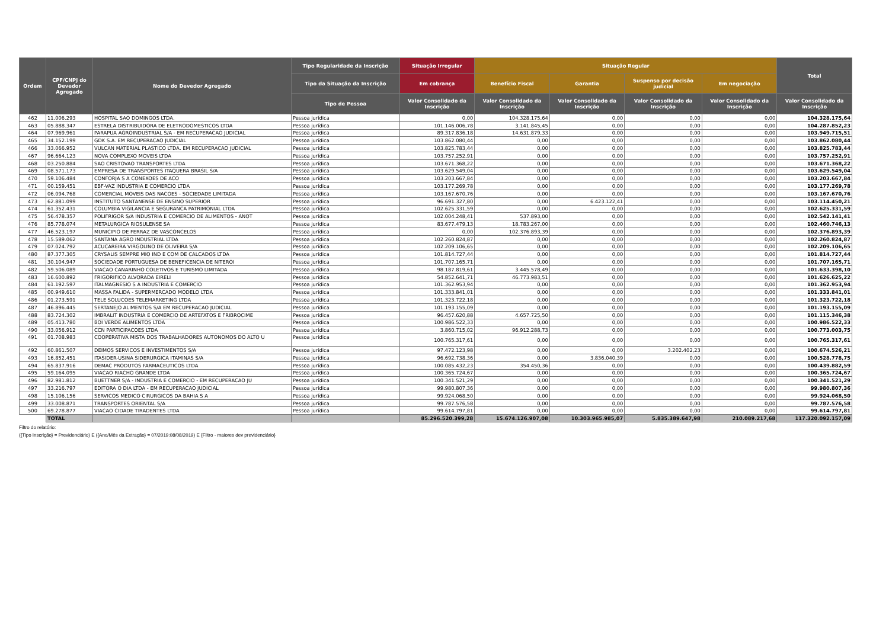| Ordem | CPF/CNPJ do Devedor Agregado | Nome do Devedor Agregado | Tipo Regularidade da Inscrição | Situação Irregular | Situação Regular | | | | Total |
| --- | --- | --- | --- | --- | --- | --- | --- | --- | --- |
| | | | Tipo da Situação da Inscrição | Em cobrança | Benefício Fiscal | Garantia | Suspenso por decisão judicial | Em negociação | |
| | | | Tipo de Pessoa | Valor Consolidado da Inscrição | Valor Consolidado da Inscrição | Valor Consolidado da Inscrição | Valor Consolidado da Inscrição | Valor Consolidado da Inscrição | Valor Consolidado da Inscrição |
| 462 | 11.006.293 | HOSPITAL SAO DOMINGOS LTDA. | Pessoa jurídica | 0,00 | 104.328.175,64 | 0,00 | 0,00 | 0,00 | 104.328.175,64 |
| 463 | 05.888.347 | ESTRELA DISTRIBUIDORA DE ELETRODOMESTICOS LTDA | Pessoa jurídica | 101.146.006,78 | 3.141.845,45 | 0,00 | 0,00 | 0,00 | 104.287.852,23 |
| 464 | 07.969.961 | PARAPUA AGROINDUSTRIAL S/A - EM RECUPERACAO JUDICIAL | Pessoa jurídica | 89.317.836,18 | 14.631.879,33 | 0,00 | 0,00 | 0,00 | 103.949.715,51 |
| 465 | 34.152.199 | GDK S.A. EM RECUPERACAO JUDICIAL | Pessoa jurídica | 103.862.080,44 | 0,00 | 0,00 | 0,00 | 0,00 | 103.862.080,44 |
| 466 | 33.066.952 | VULCAN MATERIAL PLASTICO LTDA. EM RECUPERACAO JUDICIAL | Pessoa jurídica | 103.825.783,44 | 0,00 | 0,00 | 0,00 | 0,00 | 103.825.783,44 |
| 467 | 96.664.123 | NOVA COMPLEXO MOVEIS LTDA | Pessoa jurídica | 103.757.252,91 | 0,00 | 0,00 | 0,00 | 0,00 | 103.757.252,91 |
| 468 | 03.250.884 | SAO CRISTOVAO TRANSPORTES LTDA | Pessoa jurídica | 103.671.368,22 | 0,00 | 0,00 | 0,00 | 0,00 | 103.671.368,22 |
| 469 | 08.571.173 | EMPRESA DE TRANSPORTES ITAQUERA BRASIL S/A | Pessoa jurídica | 103.629.549,04 | 0,00 | 0,00 | 0,00 | 0,00 | 103.629.549,04 |
| 470 | 59.106.484 | CONFORJA S A CONEXOES DE ACO | Pessoa jurídica | 103.203.667,84 | 0,00 | 0,00 | 0,00 | 0,00 | 103.203.667,84 |
| 471 | 00.159.451 | EBF-VAZ INDUSTRIA E COMERCIO LTDA | Pessoa jurídica | 103.177.269,78 | 0,00 | 0,00 | 0,00 | 0,00 | 103.177.269,78 |
| 472 | 06.094.768 | COMERCIAL MOVEIS DAS NACOES - SOCIEDADE LIMITADA | Pessoa jurídica | 103.167.670,76 | 0,00 | 0,00 | 0,00 | 0,00 | 103.167.670,76 |
| 473 | 62.881.099 | INSTITUTO SANTANENSE DE ENSINO SUPERIOR | Pessoa jurídica | 96.691.327,80 | 0,00 | 6.423.122,41 | 0,00 | 0,00 | 103.114.450,21 |
| 474 | 61.352.431 | COLUMBIA VIGILANCIA E SEGURANCA PATRIMONIAL LTDA | Pessoa jurídica | 102.625.331,59 | 0,00 | 0,00 | 0,00 | 0,00 | 102.625.331,59 |
| 475 | 56.478.357 | POLIFRIGOR S/A INDUSTRIA E COMERCIO DE ALIMENTOS - ANOT | Pessoa jurídica | 102.004.248,41 | 537.893,00 | 0,00 | 0,00 | 0,00 | 102.542.141,41 |
| 476 | 85.778.074 | METALURGICA RIOSULENSE SA | Pessoa jurídica | 83.677.479,13 | 18.783.267,00 | 0,00 | 0,00 | 0,00 | 102.460.746,13 |
| 477 | 46.523.197 | MUNICIPIO DE FERRAZ DE VASCONCELOS | Pessoa jurídica | 0,00 | 102.376.893,39 | 0,00 | 0,00 | 0,00 | 102.376.893,39 |
| 478 | 15.589.062 | SANTANA AGRO INDUSTRIAL LTDA | Pessoa jurídica | 102.260.824,87 | 0,00 | 0,00 | 0,00 | 0,00 | 102.260.824,87 |
| 479 | 07.024.792 | ACUCAREIRA VIRGOLINO DE OLIVEIRA S/A | Pessoa jurídica | 102.209.106,65 | 0,00 | 0,00 | 0,00 | 0,00 | 102.209.106,65 |
| 480 | 87.377.305 | CRYSALIS SEMPRE MIO IND E COM DE CALCADOS LTDA | Pessoa jurídica | 101.814.727,44 | 0,00 | 0,00 | 0,00 | 0,00 | 101.814.727,44 |
| 481 | 30.104.947 | SOCIEDADE PORTUGUESA DE BENEFICENCIA DE NITEROI | Pessoa jurídica | 101.707.165,71 | 0,00 | 0,00 | 0,00 | 0,00 | 101.707.165,71 |
| 482 | 59.506.089 | VIACAO CANARINHO COLETIVOS E TURISMO LIMITADA | Pessoa jurídica | 98.187.819,61 | 3.445.578,49 | 0,00 | 0,00 | 0,00 | 101.633.398,10 |
| 483 | 16.600.892 | FRIGORIFICO ALVORADA EIRELI | Pessoa jurídica | 54.852.641,71 | 46.773.983,51 | 0,00 | 0,00 | 0,00 | 101.626.625,22 |
| 484 | 61.192.597 | ITALMAGNESIO S A INDUSTRIA E COMERCIO | Pessoa jurídica | 101.362.953,94 | 0,00 | 0,00 | 0,00 | 0,00 | 101.362.953,94 |
| 485 | 00.949.610 | MASSA FALIDA - SUPERMERCADO MODELO LTDA | Pessoa jurídica | 101.333.841,01 | 0,00 | 0,00 | 0,00 | 0,00 | 101.333.841,01 |
| 486 | 01.273.591 | TELE SOLUCOES TELEMARKETING LTDA | Pessoa jurídica | 101.323.722,18 | 0,00 | 0,00 | 0,00 | 0,00 | 101.323.722,18 |
| 487 | 46.896.445 | SERTANEJO ALIMENTOS S/A EM RECUPERACAO JUDICIAL | Pessoa jurídica | 101.193.155,09 | 0,00 | 0,00 | 0,00 | 0,00 | 101.193.155,09 |
| 488 | 83.724.302 | IMBRALIT INDUSTRIA E COMERCIO DE ARTEFATOS E FRIBROCIME | Pessoa jurídica | 96.457.620,88 | 4.657.725,50 | 0,00 | 0,00 | 0,00 | 101.115.346,38 |
| 489 | 05.413.780 | BOI VERDE ALIMENTOS LTDA | Pessoa jurídica | 100.986.522,33 | 0,00 | 0,00 | 0,00 | 0,00 | 100.986.522,33 |
| 490 | 33.056.912 | CCN PARTICIPACOES LTDA | Pessoa jurídica | 3.860.715,02 | 96.912.288,73 | 0,00 | 0,00 | 0,00 | 100.773.003,75 |
| 491 | 01.708.983 | COOPERATIVA MISTA DOS TRABALHADORES AUTONOMOS DO ALTO U | Pessoa jurídica | 100.765.317,61 | 0,00 | 0,00 | 0,00 | 0,00 | 100.765.317,61 |
| 492 | 60.861.507 | DEIMOS SERVICOS E INVESTIMENTOS S/A | Pessoa jurídica | 97.472.123,98 | 0,00 | 0,00 | 3.202.402,23 | 0,00 | 100.674.526,21 |
| 493 | 16.852.451 | ITASIDER-USINA SIDERURGICA ITAMINAS S/A | Pessoa jurídica | 96.692.738,36 | 0,00 | 3.836.040,39 | 0,00 | 0,00 | 100.528.778,75 |
| 494 | 65.837.916 | DEMAC PRODUTOS FARMACEUTICOS LTDA | Pessoa jurídica | 100.085.432,23 | 354.450,36 | 0,00 | 0,00 | 0,00 | 100.439.882,59 |
| 495 | 59.164.095 | VIACAO RIACHO GRANDE LTDA | Pessoa jurídica | 100.365.724,67 | 0,00 | 0,00 | 0,00 | 0,00 | 100.365.724,67 |
| 496 | 82.981.812 | BUETTNER S/A - INDUSTRIA E COMERCIO - EM RECUPERACAO JU | Pessoa jurídica | 100.341.521,29 | 0,00 | 0,00 | 0,00 | 0,00 | 100.341.521,29 |
| 497 | 33.216.797 | EDITORA O DIA LTDA - EM RECUPERACAO JUDICIAL | Pessoa jurídica | 99.980.807,36 | 0,00 | 0,00 | 0,00 | 0,00 | 99.980.807,36 |
| 498 | 15.106.156 | SERVICOS MEDICO CIRURGICOS DA BAHIA S A | Pessoa jurídica | 99.924.068,50 | 0,00 | 0,00 | 0,00 | 0,00 | 99.924.068,50 |
| 499 | 33.008.871 | TRANSPORTES ORIENTAL S/A | Pessoa jurídica | 99.787.576,58 | 0,00 | 0,00 | 0,00 | 0,00 | 99.787.576,58 |
| 500 | 69.278.877 | VIACAO CIDADE TIRADENTES LTDA | Pessoa jurídica | 99.614.797,81 | 0,00 | 0,00 | 0,00 | 0,00 | 99.614.797,81 |
| | TOTAL | | | 85.296.520.399,28 | 15.674.126.907,08 | 10.303.965.985,07 | 5.835.389.647,98 | 210.089.217,68 | 117.320.092.157,09 |
Filtro do relatório:
({Tipo Inscrição} = Previdenciário) E ({Ano/Mês da Extração} = 07/2019:08/08/2019) E {Filtro - maiores dev previdenciário}